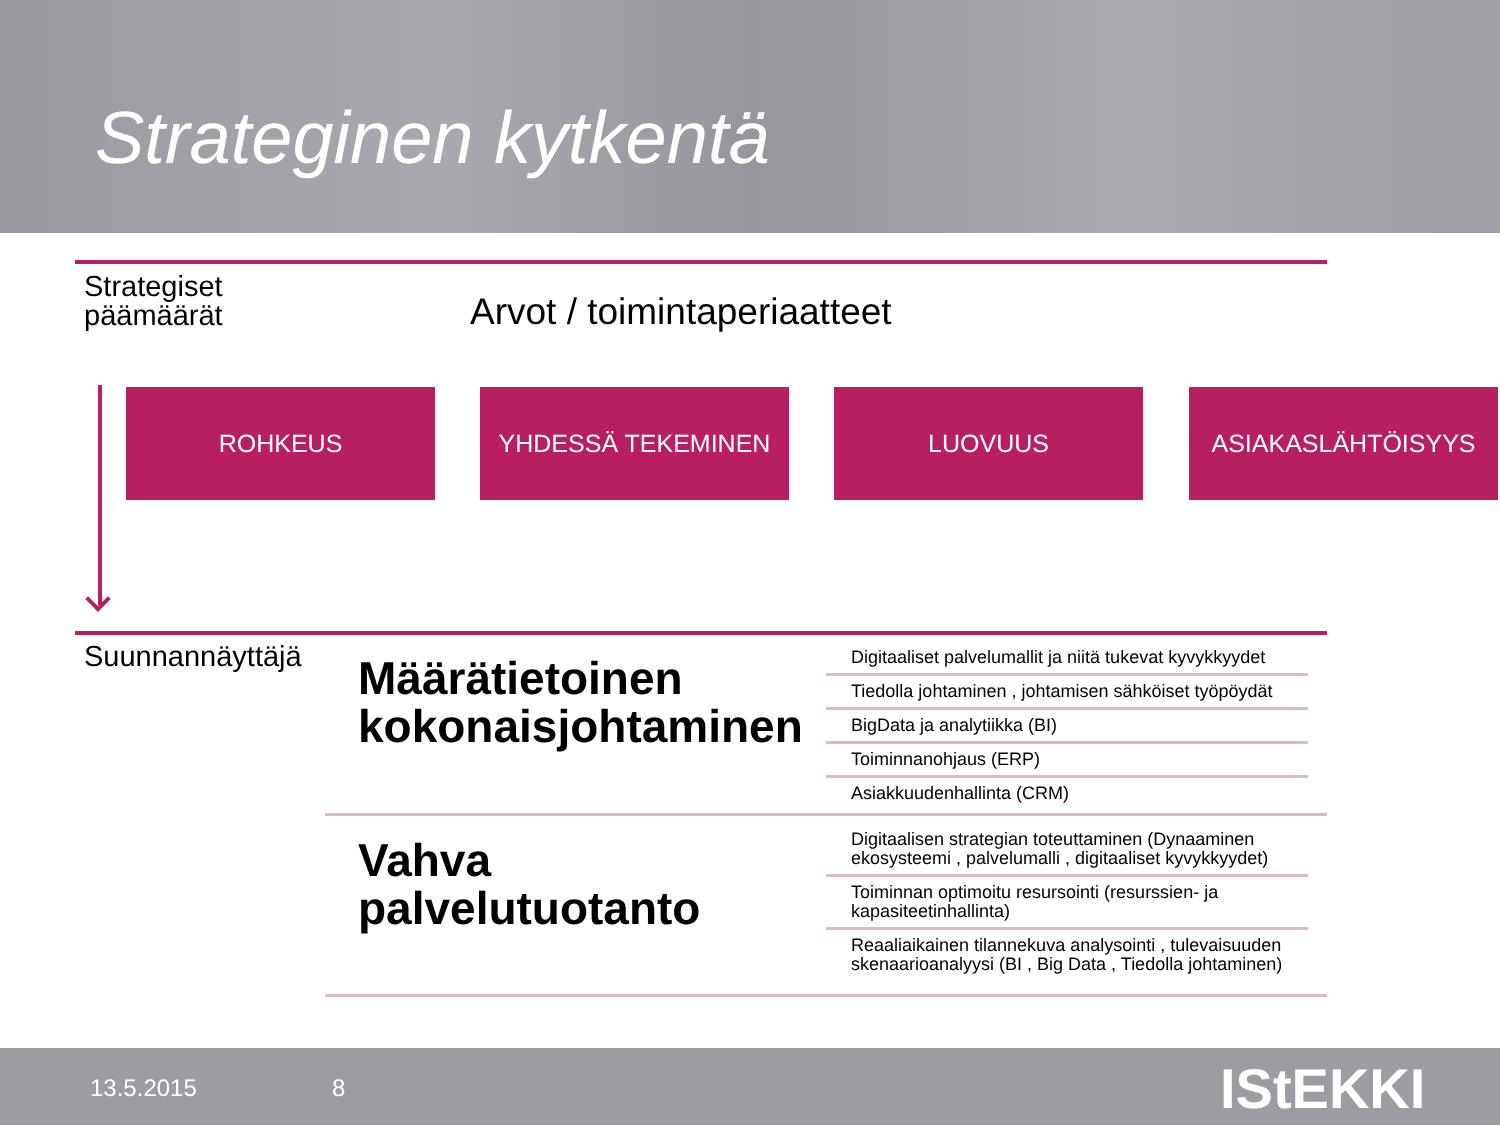Strateginen kytkentä
Strategiset
päämäärät
Arvot / toimintaperiaatteet
ROHKEUS YHDESSÄ TEKEMINEN LUOVUUS ASIAKASLÄHTÖISYYS
Suunnannäyttäjä
Määrätietoinen
kokonaisjohtaminen
Digitaaliset palvelumallit ja niitä tukevat kyvykkyydet
Tiedolla johtaminen , johtamisen sähköiset työpöydät
BigData ja analytiikka (BI)
Toiminnanohjaus (ERP)
Asiakkuudenhallinta (CRM)
Vahva
palvelutuotanto
Digitaalisen strategian toteuttaminen (Dynaaminen ekosysteemi , palvelumalli , digitaaliset kyvykkyydet)
Toiminnan optimoitu resursointi (resurssien- ja kapasiteetinhallinta)
Reaaliaikainen tilannekuva analysointi , tulevaisuuden skenaarioanalyysi (BI , Big Data , Tiedolla johtaminen)
13.5.2015 8 IStEKKI